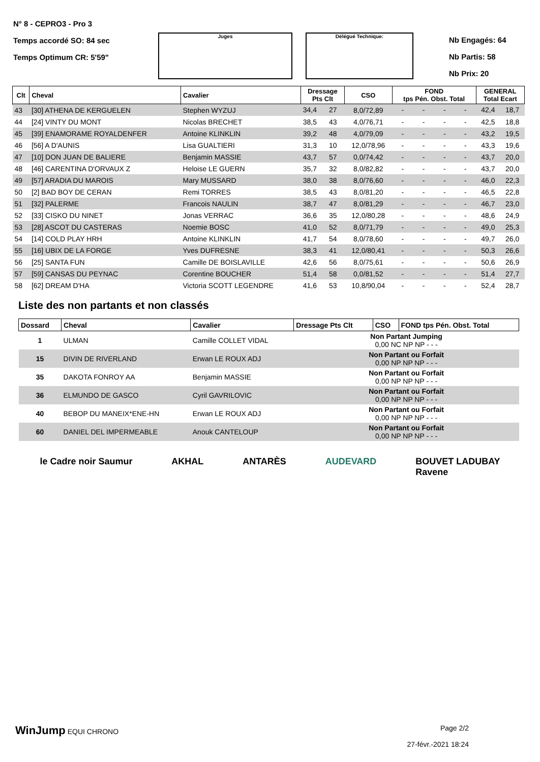N° 8 - CEPRO3 - Pro 3
Temps accordé SO: 84 sec
Temps Optimum CR: 5'59"
Juges Délégué Technique:
Nb Engagés: 64
Nb Partis: 58
Nb Prix: 20
| Clt | Cheval | Cavalier | Dressage Pts Clt | | CSO | FOND tps Pén. Obst. Total | | | | GENERAL Total Ecart | |
| --- | --- | --- | --- | --- | --- | --- | --- | --- | --- | --- | --- |
| 43 | [30] ATHENA DE KERGUELEN | Stephen WYZUJ | 34,4 | 27 | 8,0/72,89 | - | - | - | - | 42,4 | 18,7 |
| 44 | [24] VINTY DU MONT | Nicolas BRECHET | 38,5 | 43 | 4,0/76,71 | - | - | - | - | 42,5 | 18,8 |
| 45 | [39] ENAMORAME ROYALDENFER | Antoine KLINKLIN | 39,2 | 48 | 4,0/79,09 | - | - | - | - | 43,2 | 19,5 |
| 46 | [56] A D'AUNIS | Lisa GUALTIERI | 31,3 | 10 | 12,0/78,96 | - | - | - | - | 43,3 | 19,6 |
| 47 | [10] DON JUAN DE BALIERE | Benjamin MASSIE | 43,7 | 57 | 0,0/74,42 | - | - | - | - | 43,7 | 20,0 |
| 48 | [46] CARENTINA D'ORVAUX Z | Heloise LE GUERN | 35,7 | 32 | 8,0/82,82 | - | - | - | - | 43,7 | 20,0 |
| 49 | [57] ARADIA DU MAROIS | Mary MUSSARD | 38,0 | 38 | 8,0/76,60 | - | - | - | - | 46,0 | 22,3 |
| 50 | [2] BAD BOY DE CERAN | Remi TORRES | 38,5 | 43 | 8,0/81,20 | - | - | - | - | 46,5 | 22,8 |
| 51 | [32] PALERME | Francois NAULIN | 38,7 | 47 | 8,0/81,29 | - | - | - | - | 46,7 | 23,0 |
| 52 | [33] CISKO DU NINET | Jonas VERRAC | 36,6 | 35 | 12,0/80,28 | - | - | - | - | 48,6 | 24,9 |
| 53 | [28] ASCOT DU CASTERAS | Noemie BOSC | 41,0 | 52 | 8,0/71,79 | - | - | - | - | 49,0 | 25,3 |
| 54 | [14] COLD PLAY HRH | Antoine KLINKLIN | 41,7 | 54 | 8,0/78,60 | - | - | - | - | 49,7 | 26,0 |
| 55 | [16] UBIX DE LA FORGE | Yves DUFRESNE | 38,3 | 41 | 12,0/80,41 | - | - | - | - | 50,3 | 26,6 |
| 56 | [25] SANTA FUN | Camille DE BOISLAVILLE | 42,6 | 56 | 8,0/75,61 | - | - | - | - | 50,6 | 26,9 |
| 57 | [59] CANSAS DU PEYNAC | Corentine BOUCHER | 51,4 | 58 | 0,0/81,52 | - | - | - | - | 51,4 | 27,7 |
| 58 | [62] DREAM D'HA | Victoria SCOTT LEGENDRE | 41,6 | 53 | 10,8/90,04 | - | - | - | - | 52,4 | 28,7 |
Liste des non partants et non classés
| Dossard | Cheval | Cavalier | Dressage Pts Clt | CSO | FOND tps Pén. Obst. Total |
| --- | --- | --- | --- | --- | --- |
| 1 | ULMAN | Camille COLLET VIDAL | Non Partant Jumping 0,00 NC NP NP - - - | | |
| 15 | DIVIN DE RIVERLAND | Erwan LE ROUX ADJ | Non Partant ou Forfait 0,00 NP NP NP - - - | | |
| 35 | DAKOTA FONROY AA | Benjamin MASSIE | Non Partant ou Forfait 0,00 NP NP NP - - - | | |
| 36 | ELMUNDO DE GASCO | Cyril GAVRILOVIC | Non Partant ou Forfait 0,00 NP NP NP - - - | | |
| 40 | BEBOP DU MANEIX*ENE-HN | Erwan LE ROUX ADJ | Non Partant ou Forfait 0,00 NP NP NP - - - | | |
| 60 | DANIEL DEL IMPERMEABLE | Anouk CANTELOUP | Non Partant ou Forfait 0,00 NP NP NP - - - | | |
le Cadre noir Saumur AKHAL ANTARÈS AUDEVARD BOUVET LADUBAY
Ravene
WinJump EQUI CHRONO Page 2/2
27-févr.-2021 18:24